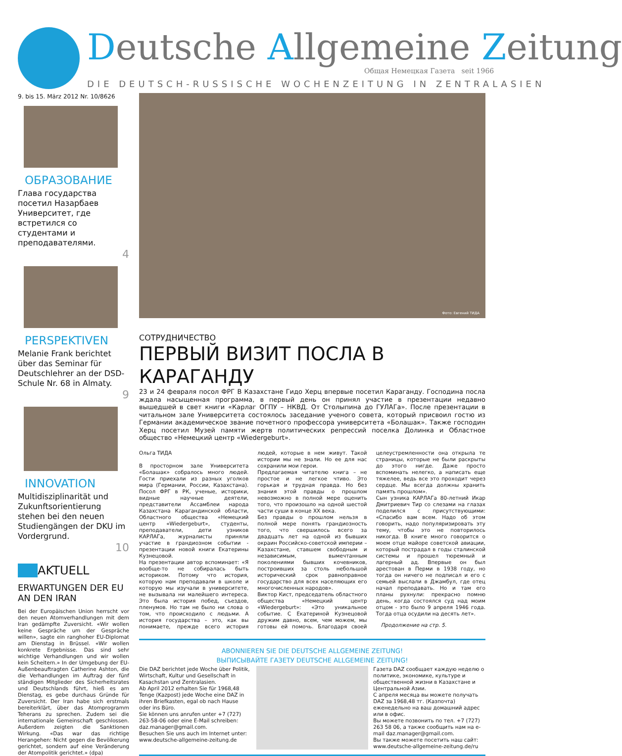Deutsche Allgemeine Zeitung
Общая Немецкая Газета seit 1966
DIE DEUTSCH-RUSSISCHE WOCHENZEITUNG IN ZENTRALASIEN
9. bis 15. März 2012 Nr. 10/8626
ОБРАЗОВАНИЕ
Глава государства посетил Назарбаев Университет, где встретился со студентами и преподавателями.
4
PERSPEKTIVEN
Melanie Frank berichtet über das Seminar für Deutschlehrer an der DSD-Schule Nr. 68 in Almaty.
9
INNOVATION
Multidisziplinarität und Zukunftsorientierung stehen bei den neuen Studiengängen der DKU im Vordergrund.
10
AKTUELL
ERWARTUNGEN DER EU AN DEN IRAN
Bei der Europäischen Union herrscht vor den neuen Atomverhandlungen mit dem Iran gedämpfte Zuversicht. «Wir wollen keine Gespräche um der Gespräche willen», sagte ein ranghoher EU-Diplomat am Dienstag in Brüssel. «Wir wollen konkrete Ergebnisse. Das sind sehr wichtige Verhandlungen und wir wollen kein Scheitern.» In der Umgebung der EU-Außenbeauftragten Catherine Ashton, die die Verhandlungen im Auftrag der fünf ständigen Mitglieder des Sicherheitsrates und Deutschlands führt, hieß es am Dienstag, es gebe durchaus Gründe für Zuversicht. Der Iran habe sich erstmals bereiterklärt, über das Atomprogramm Teherans zu sprechen. Zudem sei die internationale Gemeinschaft geschlossen. Außerdem zeigten die Sanktionen Wirkung. «Das war das richtige Herangehen: Nicht gegen die Bevölkerung gerichtet, sondern auf eine Veränderung der Atompolitik gerichtet.» (dpa)
Фото: Евгений ТИДА
СОТРУДНИЧЕСТВО
ПЕРВЫЙ ВИЗИТ ПОСЛА В КАРАГАНДУ
23 и 24 февраля посол ФРГ В Казахстане Гидо Херц впервые посетил Караганду. Господина посла ждала насыщенная программа, в первый день он принял участие в презентации недавно вышедшей в свет книги «Карлаг ОГПУ – НКВД. От Столыпина до ГУЛАГа». После презентации в читальном зале Университета состоялось заседание ученого совета, который присвоил гостю из Германии академическое звание почетного профессора университета «Болашак». Также господин Херц посетил Музей памяти жертв политических репрессий поселка Долинка и Областное общество «Немецкий центр «Wiedergeburt».
Ольга ТИДА
В просторном зале Университета «Болашак» собралось много людей. Гости приехали из разных уголков мира (Германии, России, Казахстана). Посол ФРГ в РК, ученые, историки, видные научные деятели, представители Ассамблеи народа Казахстана Карагандинской области, Областного общества «Немецкий центр «Wiedergeburt», студенты, преподаватели, дети узников КАРЛАГа, журналисты приняли участие в грандиозном событии - презентации новой книги Екатерины Кузнецовой.
На презентации автор вспоминает: «Я вообще-то не собиралась быть историком. Потому что история, которую нам преподавали в школе и которую мы изучали в университете, не вызывала ни малейшего интереса. Это была история побед, съездов, пленумов. Но там не было ни слова о том, что происходило с людьми. А история государства – это, как вы понимаете, прежде всего история людей, которые в нем живут. Такой истории мы не знали. Но ее для нас сохранили мои герои.
Предлагаемая читателю книга – не простое и не легкое чтиво. Это горькая и трудная правда. Но без знания этой правды о прошлом невозможно в полной мере оценить того, что произошло на одной шестой части суши в конце XX века.
Без правды о прошлом нельзя в полной мере понять грандиозность того, что свершилось всего за двадцать лет на одной из бывших окраин Российско-советской империи – Казахстане, ставшем свободным и независимым, вымечтанным поколениями бывших кочевников, построивших за столь небольшой исторический срок равноправное государство для всех населяющих его многочисленных народов».
Виктор Кист, председатель областного общества «Немецкий центр «Wiedergeburt»: «Это уникальное событие. С Екатериной Кузнецовой дружим давно, всем, чем можем, мы готовы ей помочь. Благодаря своей целеустремленности она открыла те страницы, которые не были раскрыты до этого нигде. Даже просто вспоминать нелегко, а написать еще тяжелее, ведь все это проходит через сердце. Мы всегда должны хранить память прошлом».
Сын узника КАРЛАГа 80-летний Икар Дмитриевич Тир со слезами на глазах поделился с присутствующими: «Спасибо вам всем. Надо об этом говорить, надо популяризировать эту тему, чтобы это не повторилось никогда. В книге много говорится о моем отце майоре советской авиации, который пострадал в годы сталинской системы и прошел тюремный и лагерный ад. Впервые он был арестован в Перми в 1938 году, но тогда он ничего не подписал и его с семьей выслали в Джамбул, где отец начал преподавать. Но и там его планы рухнули: прекрасно помню день, когда состоялся суд над моим отцом - это было 9 апреля 1946 года. Тогда отца осудили на десять лет».
Продолжение на стр. 5.
ABONNIEREN SIE DIE DEUTSCHE ALLGEMEINE ZEITUNG!
ВЫПИСЫВАЙТЕ ГАЗЕТУ DEUTSCHE ALLGEMEINE ZEITUNG!
Die DAZ berichtet jede Woche über Politik, Wirtschaft, Kultur und Gesellschaft in Kasachstan und Zentralasien.
Ab April 2012 erhalten Sie für 1968,48 Tenge (Kazpost) jede Woche eine DAZ in ihren Briefkasten, egal ob nach Hause oder ins Büro.
Sie können uns anrufen unter +7 (727) 263-58-06 oder eine E-Mail schreiben: daz.manager@gmail.com.
Besuchen Sie uns auch im Internet unter: www.deutsche-allgemeine-zeitung.de
Газета DAZ сообщает каждую неделю о политике, экономике, культуре и общественной жизни в Казахстане и Центральной Азии.
С апреля месяца вы можете получать DAZ за 1968,48 тг. (Казпочта) еженедельно на ваш домашний адрес или в офис.
Вы можете позвонить по тел. +7 (727) 263 58 06, а также сообщить нам на e-mail daz.manager@gmail.com.
Вы также можете посетить наш сайт: www.deutsche-allgemeine-zeitung.de/ru